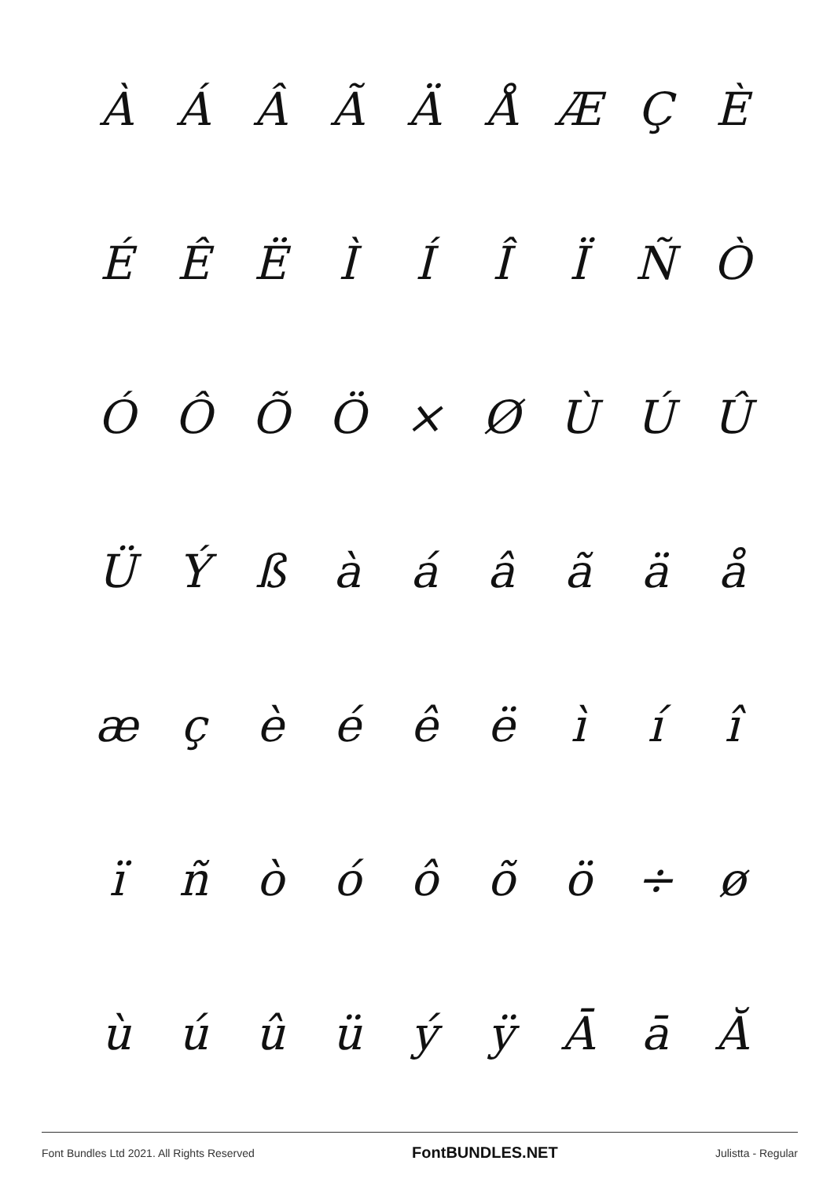À Á Â Ã Ä Å Æ Ç È
É Ê Ë Ì Í Î Ï Ñ Ò
Ó Ô Õ Ö × Ø Ù Ú Û
Ü Ý ß à á â ã ä å
æ ç è é ê ë ì í î
ï ñ ò ó ô õ ö ÷ ø
ù ú û ü ý ÿ Ā ā Ă
Font Bundles Ltd 2021. All Rights Reserved FontBUNDLES.NET Julistta - Regular